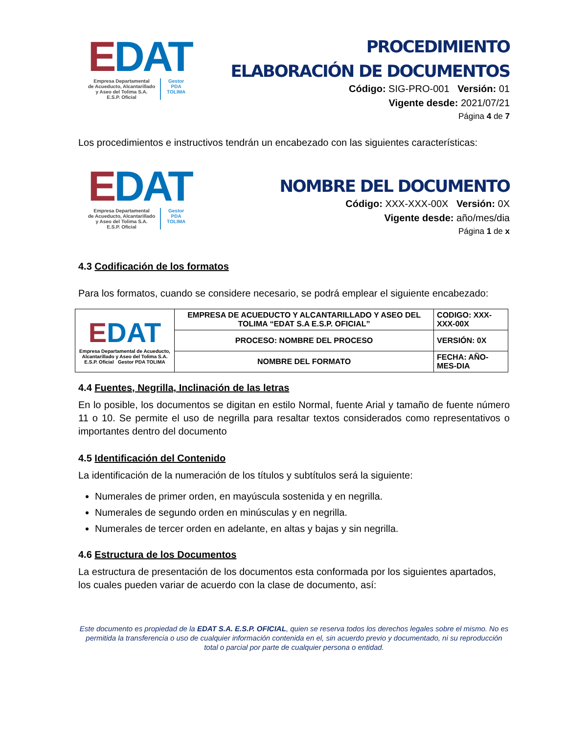EDAT
Empresa Departamental
de Acueducto, Alcantarillado
y Aseo del Tolima S.A.
E.S.P. Oficial
Gestor
PDA
TOLIMA
PROCEDIMIENTO
ELABORACIÓN DE DOCUMENTOS
Código: SIG-PRO-001 Versión: 01
Vigente desde: 2021/07/21
Página 4 de 7
Los procedimientos e instructivos tendrán un encabezado con las siguientes características:
EDAT
Empresa Departamental
de Acueducto, Alcantarillado
y Aseo del Tolima S.A.
E.S.P. Oficial
Gestor
PDA
TOLIMA
NOMBRE DEL DOCUMENTO
Código: XXX-XXX-00X Versión: 0X
Vigente desde: año/mes/dia
Página 1 de x
4.3 Codificación de los formatos
Para los formatos, cuando se considere necesario, se podrá emplear el siguiente encabezado:
| E DAT Empresa Departamental de Acueducto, Alcantarillado y Aseo del Tolima S.A. E.S.P. Oficial Gestor PDA TOLIMA | EMPRESA DE ACUEDUCTO Y ALCANTARILLADO Y ASEO DEL TOLIMA “EDAT S.A E.S.P. OFICIAL” | CODIGO: XXX-XXX-00X |
| | PROCESO: NOMBRE DEL PROCESO | VERSIÓN: 0X |
| | NOMBRE DEL FORMATO | FECHA: AÑO-MES-DIA |
4.4 Fuentes, Negrilla, Inclinación de las letras
En lo posible, los documentos se digitan en estilo Normal, fuente Arial y tamaño de fuente número 11 o 10. Se permite el uso de negrilla para resaltar textos considerados como representativos o importantes dentro del documento
4.5 Identificación del Contenido
La identificación de la numeración de los títulos y subtítulos será la siguiente:
Numerales de primer orden, en mayúscula sostenida y en negrilla.
Numerales de segundo orden en minúsculas y en negrilla.
Numerales de tercer orden en adelante, en altas y bajas y sin negrilla.
4.6 Estructura de los Documentos
La estructura de presentación de los documentos esta conformada por los siguientes apartados, los cuales pueden variar de acuerdo con la clase de documento, así:
Este documento es propiedad de la EDAT S.A. E.S.P. OFICIAL, quien se reserva todos los derechos legales sobre el mismo. No es permitida la transferencia o uso de cualquier información contenida en el, sin acuerdo previo y documentado, ni su reproducción total o parcial por parte de cualquier persona o entidad.